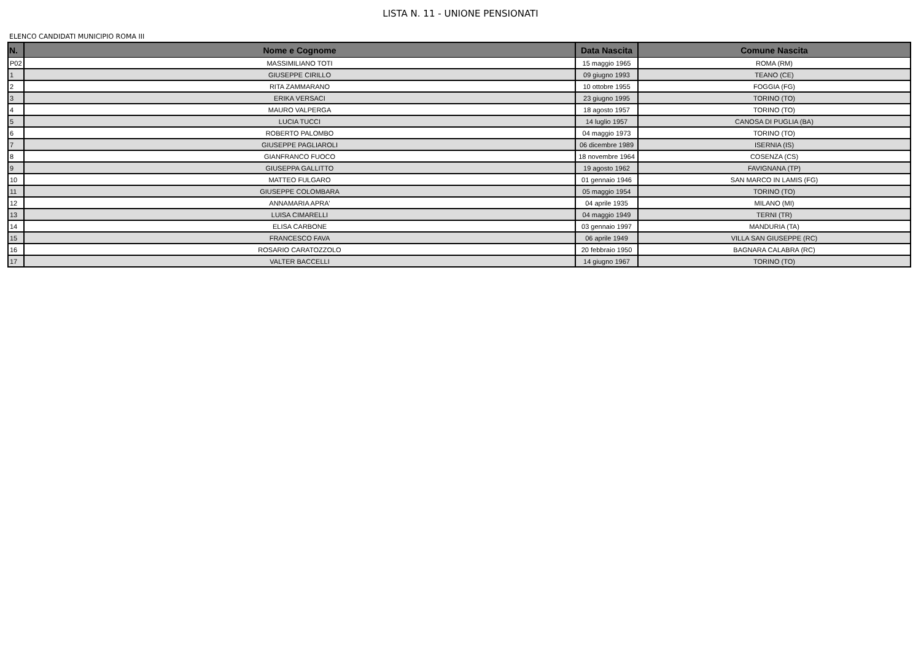LISTA N. 11 - UNIONE PENSIONATI
ELENCO CANDIDATI MUNICIPIO ROMA III
| N. | Nome e Cognome | Data Nascita | Comune Nascita |
| --- | --- | --- | --- |
| P02 | MASSIMILIANO TOTI | 15 maggio 1965 | ROMA (RM) |
| 1 | GIUSEPPE CIRILLO | 09 giugno 1993 | TEANO (CE) |
| 2 | RITA ZAMMARANO | 10 ottobre 1955 | FOGGIA (FG) |
| 3 | ERIKA VERSACI | 23 giugno 1995 | TORINO (TO) |
| 4 | MAURO VALPERGA | 18 agosto 1957 | TORINO (TO) |
| 5 | LUCIA TUCCI | 14 luglio 1957 | CANOSA DI PUGLIA (BA) |
| 6 | ROBERTO PALOMBO | 04 maggio 1973 | TORINO (TO) |
| 7 | GIUSEPPE PAGLIAROLI | 06 dicembre 1989 | ISERNIA (IS) |
| 8 | GIANFRANCO FUOCO | 18 novembre 1964 | COSENZA (CS) |
| 9 | GIUSEPPA GALLITTO | 19 agosto 1962 | FAVIGNANA (TP) |
| 10 | MATTEO FULGARO | 01 gennaio 1946 | SAN MARCO IN LAMIS (FG) |
| 11 | GIUSEPPE COLOMBARA | 05 maggio 1954 | TORINO (TO) |
| 12 | ANNAMARIA APRA' | 04 aprile 1935 | MILANO (MI) |
| 13 | LUISA CIMARELLI | 04 maggio 1949 | TERNI (TR) |
| 14 | ELISA CARBONE | 03 gennaio 1997 | MANDURIA (TA) |
| 15 | FRANCESCO FAVA | 06 aprile 1949 | VILLA SAN GIUSEPPE (RC) |
| 16 | ROSARIO CARATOZZOLO | 20 febbraio 1950 | BAGNARA CALABRA (RC) |
| 17 | VALTER BACCELLI | 14 giugno 1967 | TORINO (TO) |